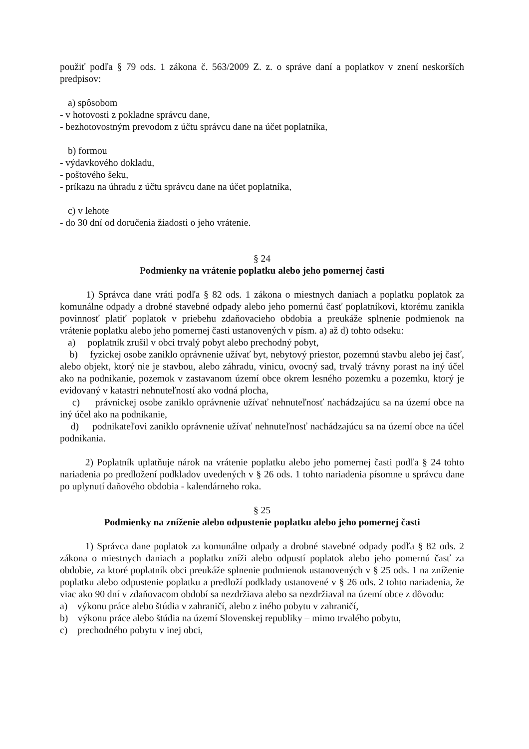použiť podľa § 79 ods. 1 zákona č. 563/2009 Z. z. o správe daní a poplatkov v znení neskorších predpisov:
a) spôsobom
- v hotovosti z pokladne správcu dane,
- bezhotovostným prevodom z účtu správcu dane na účet poplatníka,
b) formou
- výdavkového dokladu,
- poštového šeku,
- príkazu na úhradu z účtu správcu dane na účet poplatníka,
c) v lehote
- do 30 dní od doručenia žiadosti o jeho vrátenie.
§ 24
Podmienky na vrátenie poplatku alebo jeho pomernej časti
1) Správca dane vráti podľa § 82 ods. 1 zákona o miestnych daniach a poplatku poplatok za komunálne odpady a drobné stavebné odpady alebo jeho pomernú časť poplatníkovi, ktorému zanikla povinnosť platiť poplatok v priebehu zdaňovacieho obdobia a preukáže splnenie podmienok na vrátenie poplatku alebo jeho pomernej časti ustanovených v písm. a) až d) tohto odseku:
a) poplatník zrušil v obci trvalý pobyt alebo prechodný pobyt,
b) fyzickej osobe zaniklo oprávnenie užívať byt, nebytový priestor, pozemnú stavbu alebo jej časť, alebo objekt, ktorý nie je stavbou, alebo záhradu, vinicu, ovocný sad, trvalý trávny porast na iný účel ako na podnikanie, pozemok v zastavanom území obce okrem lesného pozemku a pozemku, ktorý je evidovaný v katastri nehnuteľností ako vodná plocha,
c) právnickej osobe zaniklo oprávnenie užívať nehnuteľnosť nachádzajúcu sa na území obce na iný účel ako na podnikanie,
d) podnikateľovi zaniklo oprávnenie užívať nehnuteľnosť nachádzajúcu sa na území obce na účel podnikania.
2) Poplatník uplatňuje nárok na vrátenie poplatku alebo jeho pomernej časti podľa § 24 tohto nariadenia po predložení podkladov uvedených v § 26 ods. 1 tohto nariadenia písomne u správcu dane po uplynutí daňového obdobia - kalendárneho roka.
§ 25
Podmienky na zníženie alebo odpustenie poplatku alebo jeho pomernej časti
1) Správca dane poplatok za komunálne odpady a drobné stavebné odpady podľa § 82 ods. 2 zákona o miestnych daniach a poplatku zníži alebo odpustí poplatok alebo jeho pomernú časť za obdobie, za ktoré poplatník obci preukáže splnenie podmienok ustanovených v § 25 ods. 1 na zníženie poplatku alebo odpustenie poplatku a predloží podklady ustanovené v § 26 ods. 2 tohto nariadenia, že viac ako 90 dní v zdaňovacom období sa nezdržiava alebo sa nezdržiaval na území obce z dôvodu:
a) výkonu práce alebo štúdia v zahraničí, alebo z iného pobytu v zahraničí,
b) výkonu práce alebo štúdia na území Slovenskej republiky – mimo trvalého pobytu,
c) prechodného pobytu v inej obci,